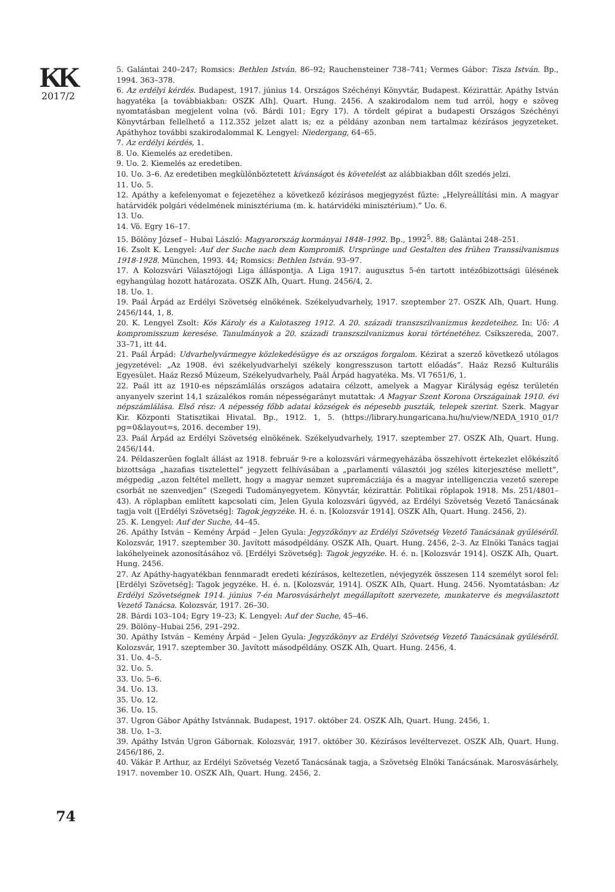KK
2017/2
5. Galántai 240–247; Romsics: Bethlen István. 86–92; Rauchensteiner 738–741; Vermes Gábor: Tisza István. Bp., 1994. 363–378.
6. Az erdélyi kérdés. Budapest, 1917. június 14. Országos Széchényi Könyvtár, Budapest. Kézirattár. Apáthy István hagyatéka [a továbbiakban: OSZK AIh]. Quart. Hung. 2456. A szakirodalom nem tud arról, hogy e szöveg nyomtatásban megjelent volna (vö. Bárdi 101; Egry 17). A tördelt gépirat a budapesti Országos Széchényi Könyvtárban fellelhető a 112.352 jelzet alatt is; ez a példány azonban nem tartalmaz kézírásos jegyzeteket. Apáthyhoz további szakirodalommal K. Lengyel: Niedergang, 64–65.
7. Az erdélyi kérdés, 1.
8. Uo. Kiemelés az eredetiben.
9. Uo. 2. Kiemelés az eredetiben.
10. Uo. 3–6. Az eredetiben megkülönböztetett kívánságot és követelést az alábbiakban dőlt szedés jelzi.
11. Uo. 5.
12. Apáthy a kefelenyomat e fejezetéhez a következő kézírásos megjegyzést fűzte: „Helyreállítási min. A magyar határvidék polgári védelmének minisztériuma (m. k. határvidéki minisztérium).” Uo. 6.
13. Uo.
14. Vö. Egry 16–17.
15. Bölöny József – Hubai László: Magyarország kormányai 1848–1992. Bp., 1992<sup>5</sup>. 88; Galántai 248–251.
16. Zsolt K. Lengyel: Auf der Suche nach dem Kompromiß. Ursprünge und Gestalten des frühen Transsilvanismus 1918-1928. München, 1993. 44; Romsics: Bethlen István. 93–97.
17. A Kolozsvári Választójogi Liga álláspontja. A Liga 1917. augusztus 5-én tartott intézőbizottsági ülésének egyhangúlag hozott határozata. OSZK AIh, Quart. Hung. 2456/4, 2.
18. Uo. 1.
19. Paál Árpád az Erdélyi Szövetség elnökének. Székelyudvarhely, 1917. szeptember 27. OSZK AIh, Quart. Hung. 2456/144, 1, 8.
20. K. Lengyel Zsolt: Kós Károly és a Kalotaszeg 1912. A 20. századi transzszilvanizmus kezdeteihez. In: Uő: A kompromisszum keresése. Tanulmányok a 20. századi transzszilvanizmus korai történetéhez. Csíkszereda, 2007. 33–71, itt 44.
21. Paál Árpád: Udvarhelyvármegye közlekedésügye és az országos forgalom. Kézirat a szerző következő utólagos jegyzetével: „Az 1908. évi székelyudvarhelyi székely kongresszuson tartott előadás”. Haáz Rezső Kulturális Egyesület. Haáz Rezső Múzeum, Székelyudvarhely, Paál Árpád hagyatéka. Ms. VI 7651/6, 1.
22. Paál itt az 1910-es népszámlálás országos adataira célzott, amelyek a Magyar Királyság egész területén anyanyelv szerint 14,1 százalékos román népességarányt mutattak: A Magyar Szent Korona Országainak 1910. évi népszámlálása. Első rész: A népesség főbb adatai községek és népesebb puszták, telepek szerint. Szerk. Magyar Kir. Központi Statisztikai Hivatal. Bp., 1912. 1, 5. (https://library.hungaricana.hu/hu/view/NEDA_1910_01/?pg=0&layout=s, 2016. december 19).
23. Paál Árpád az Erdélyi Szövetség elnökének. Székelyudvarhely, 1917. szeptember 27. OSZK AIh, Quart. Hung. 2456/144.
24. Példaszerűen foglalt állást az 1918. február 9-re a kolozsvári vármegyeházába összehívott értekezlet előkészítő bizottsága „hazafias tisztelettel” jegyzett felhívásában a „parlamenti választói jog széles kiterjesztése mellett”, mégpedig „azon feltétel mellett, hogy a magyar nemzet supremácziája és a magyar intelligenczia vezető szerepe csorbát ne szenvedjen” (Szegedi Tudományegyetem. Könyvtár, kézirattár. Politikai röplapok 1918. Ms. 251/4801–43). A röplapban említett kapcsolati cím, Jelen Gyula kolozsvári ügyvéd, az Erdélyi Szövetség Vezető Tanácsának tagja volt ([Erdélyi Szövetség]: Tagok jegyzéke. H. é. n. [Kolozsvár 1914]. OSZK AIh, Quart. Hung. 2456, 2).
25. K. Lengyel: Auf der Suche, 44–45.
26. Apáthy István – Kemény Árpád – Jelen Gyula: Jegyzőkönyv az Erdélyi Szövetség Vezető Tanácsának gyűléséről. Kolozsvár, 1917. szeptember 30. Javított másodpéldány. OSZK AIh, Quart. Hung. 2456, 2–3. Az Elnöki Tanács tagjai lakóhelyeinek azonosításához vö. [Erdélyi Szövetség]: Tagok jegyzéke. H. é. n. [Kolozsvár 1914]. OSZK AIh, Quart. Hung. 2456.
27. Az Apáthy-hagyatékban fennmaradt eredeti kézírásos, keltezetlen, névjegyzék összesen 114 személyt sorol fel: [Erdélyi Szövetség]: Tagok jegyzéke. H. é. n. [Kolozsvár, 1914]. OSZK AIh, Quart. Hung. 2456. Nyomtatásban: Az Erdélyi Szövetségnek 1914. június 7-én Marosvásárhelyt megállapított szervezete, munkaterve és megválasztott Vezető Tanácsa. Kolozsvár, 1917. 26–30.
28. Bárdi 103–104; Egry 19–23; K. Lengyel: Auf der Suche, 45–46.
29. Bölöny–Hubai 256, 291–292.
30. Apáthy István – Kemény Árpád – Jelen Gyula: Jegyzőkönyv az Erdélyi Szövetség Vezető Tanácsának gyűléséről. Kolozsvár, 1917. szeptember 30. Javított másodpéldány. OSZK AIh, Quart. Hung. 2456, 4.
31. Uo. 4–5.
32. Uo. 5.
33. Uo. 5–6.
34. Uo. 13.
35. Uo. 12.
36. Uo. 15.
37. Ugron Gábor Apáthy Istvánnak. Budapest, 1917. október 24. OSZK AIh, Quart. Hung. 2456, 1.
38. Uo. 1–3.
39. Apáthy István Ugron Gábornak. Kolozsvár, 1917. október 30. Kézírásos levéltervezet. OSZK AIh, Quart. Hung. 2456/186, 2.
40. Vákár P. Arthur, az Erdélyi Szövetség Vezető Tanácsának tagja, a Szövetség Elnöki Tanácsának. Marosvásárhely, 1917. november 10. OSZK AIh, Quart. Hung. 2456, 2.
74